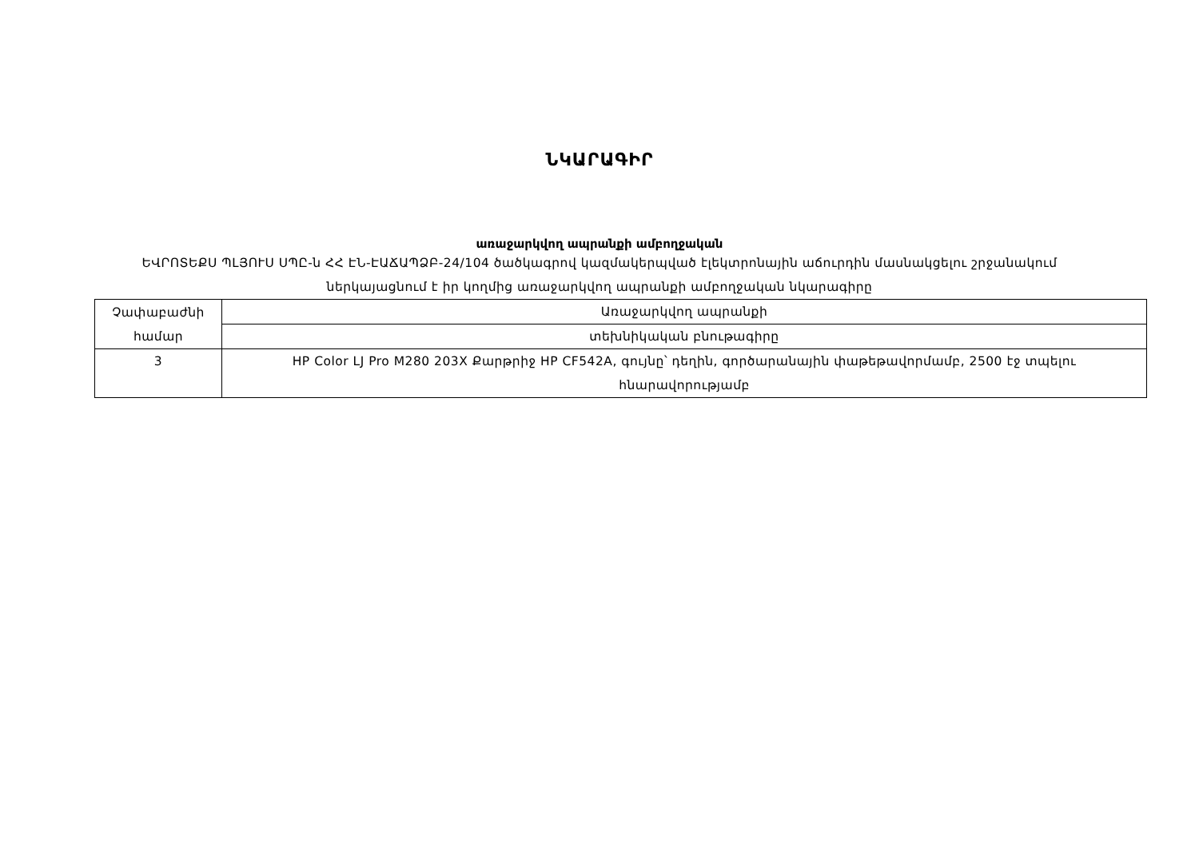ՆԿԱՐԱԳԻՐ
առաջարկվող ապրանքի ամբողջական
ԵՎՐՈՏԵՔՍ ՊԼՅՈՒՍ ՍՊԸ-ն ՀՀ ԷՆ-ԷԱՃԱՊՁԲ-24/104 ծածկագրով կազմակերպված էլեկտրոնային աճուրդին մասնակցելու շրջանակում ներկայացնում է իր կողմից առաջարկվող ապրանքի ամբողջական նկարագիրը
| Չափաբաժնի համար | Առաջարկվող ապրանքի |
| | տեխնիկական բնութագիրը |
| 3 | HP Color LJ Pro M280 203X Քարթրիջ HP CF542A, գույնը՝ դեղին, գործարանային փաթեթավորմամբ, 2500 էջ տպելու հնարավորությամբ |